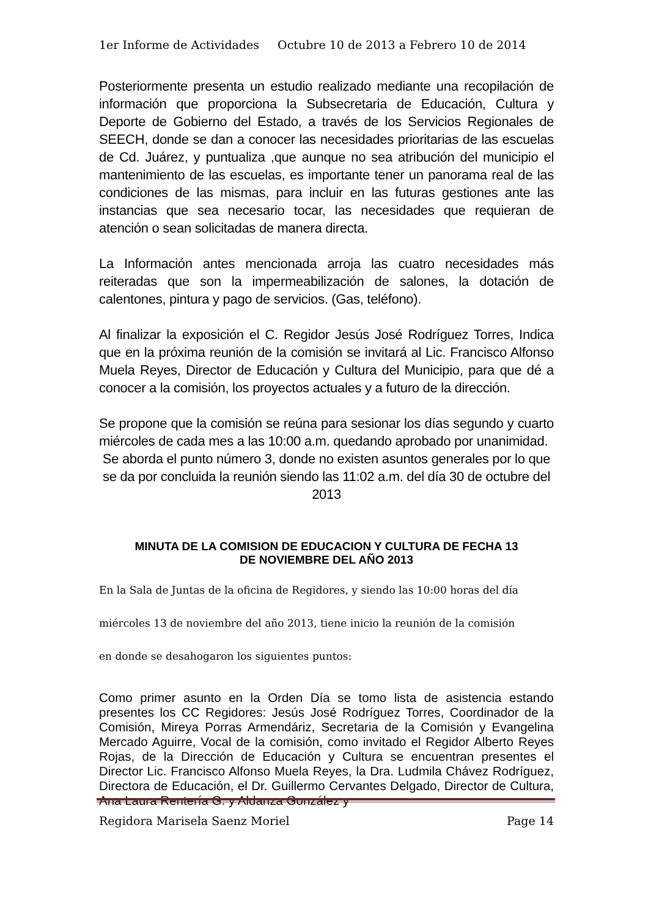1er Informe de Actividades Octubre 10 de 2013 a Febrero 10 de 2014
Posteriormente presenta un estudio realizado mediante una recopilación de información que proporciona la Subsecretaria de Educación, Cultura y Deporte de Gobierno del Estado, a través de los Servicios Regionales de SEECH, donde se dan a conocer las necesidades prioritarias de las escuelas de Cd. Juárez, y puntualiza ,que aunque no sea atribución del municipio el mantenimiento de las escuelas, es importante tener un panorama real de las condiciones de las mismas, para incluir en las futuras gestiones ante las instancias que sea necesario tocar, las necesidades que requieran de atención o sean solicitadas de manera directa.
La Información antes mencionada arroja las cuatro necesidades más reiteradas que son la impermeabilización de salones, la dotación de calentones, pintura y pago de servicios. (Gas, teléfono).
Al finalizar la exposición el C. Regidor Jesús José Rodríguez Torres, Indica que en la próxima reunión de la comisión se invitará al Lic. Francisco Alfonso Muela Reyes, Director de Educación y Cultura del Municipio, para que dé a conocer a la comisión, los proyectos actuales y a futuro de la dirección.
Se propone que la comisión se reúna para sesionar los días segundo y cuarto miércoles de cada mes a las 10:00 a.m. quedando aprobado por unanimidad.
Se aborda el punto número 3, donde no existen asuntos generales por lo que se da por concluida la reunión siendo las 11:02 a.m. del día 30 de octubre del 2013
MINUTA DE LA COMISION DE EDUCACION Y CULTURA DE FECHA 13
DE NOVIEMBRE DEL AÑO 2013
En la Sala de Juntas de la oficina de Regidores, y siendo las 10:00 horas del día
miércoles 13 de noviembre del año 2013, tiene inicio la reunión de la comisión
en donde se desahogaron los siguientes puntos:
Como primer asunto en la Orden Día se tomo lista de asistencia estando presentes los CC Regidores: Jesús José Rodríguez Torres, Coordinador de la Comisión, Mireya Porras Armendáriz, Secretaria de la Comisión y Evangelina Mercado Aguirre, Vocal de la comisión, como invitado el Regidor Alberto Reyes Rojas, de la Dirección de Educación y Cultura se encuentran presentes el Director Lic. Francisco Alfonso Muela Reyes, la Dra. Ludmila Chávez Rodríguez, Directora de Educación, el Dr. Guillermo Cervantes Delgado, Director de Cultura, Ana Laura Rentería G. y Aldanza González y
Regidora Marisela Saenz Moriel Page 14